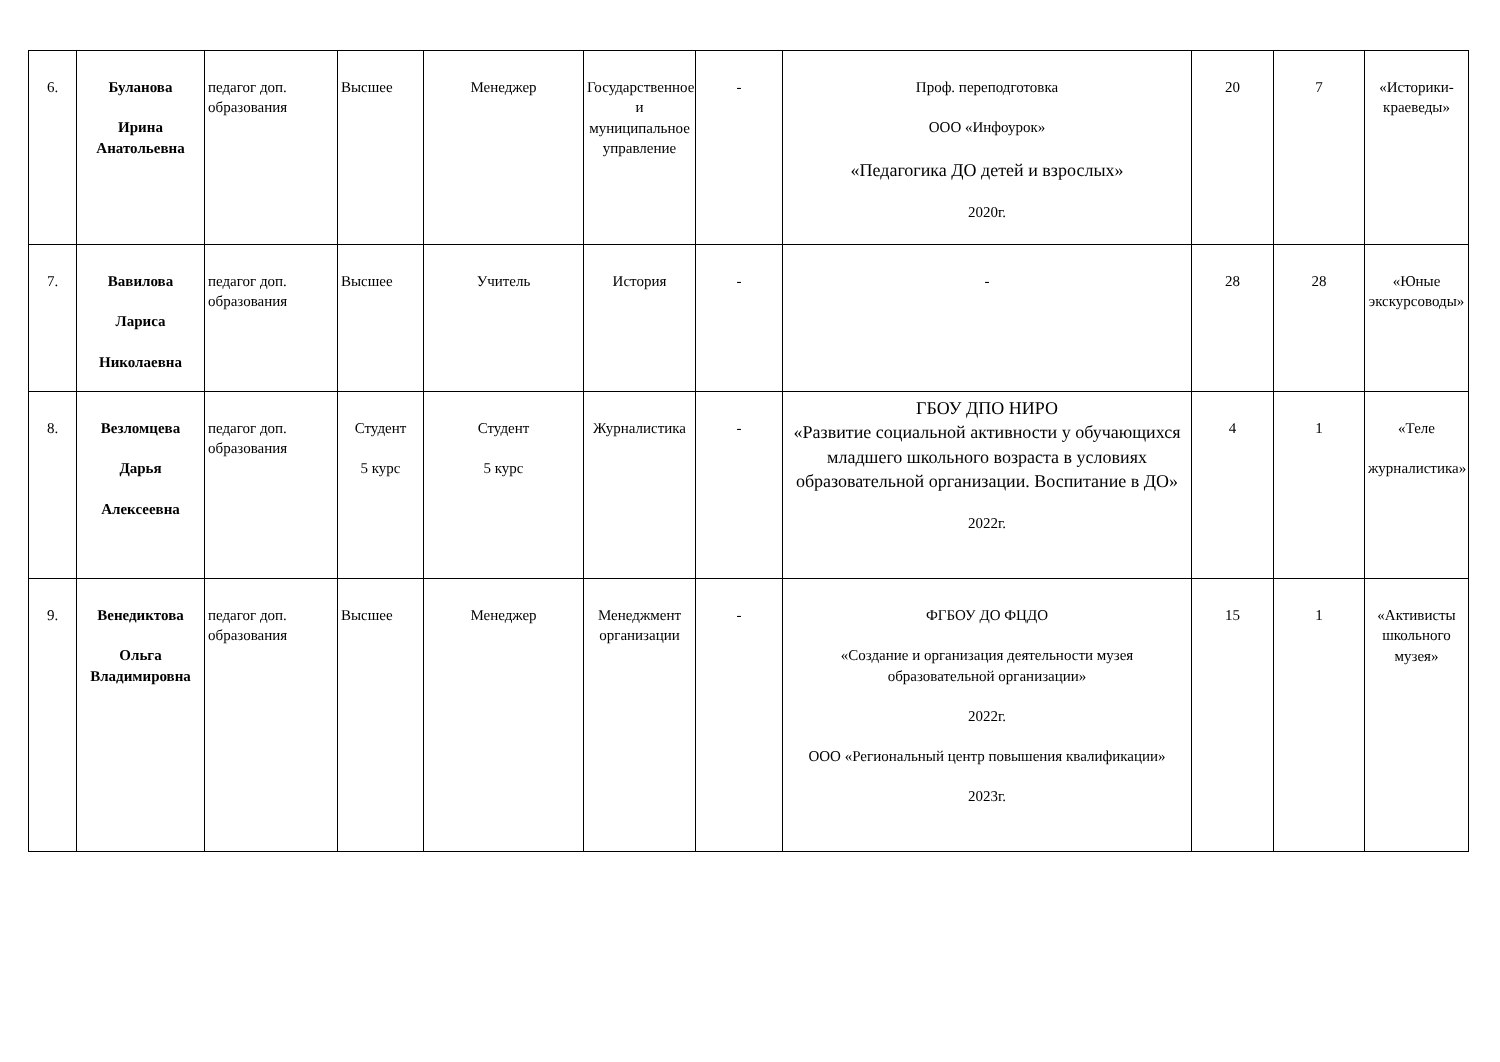| 6. | Буланова Ирина Анатольевна | педагог доп. образования | Высшее | Менеджер | Государственное и муниципальное управление | - | Проф. переподготовка ООО «Инфоурок» «Педагогика ДО детей и взрослых» 2020г. | 20 | 7 | «Историки-краеведы» |
| 7. | Вавилова Лариса Николаевна | педагог доп. образования | Высшее | Учитель | История | - | - | 28 | 28 | «Юные экскурсоводы» |
| 8. | Везломцева Дарья Алексеевна | педагог доп. образования | Студент 5 курс | Студент 5 курс | Журналистика | - | ГБОУ ДПО НИРО «Развитие социальной активности у обучающихся младшего школьного возраста в условиях образовательной организации. Воспитание в ДО» 2022г. | 4 | 1 | «Теле журналистика» |
| 9. | Венедиктова Ольга Владимировна | педагог доп. образования | Высшее | Менеджер | Менеджмент организации | - | ФГБОУ ДО ФЦДО «Создание и организация деятельности музея образовательной организации» 2022г. ООО «Региональный центр повышения квалификации» 2023г. | 15 | 1 | «Активисты школьного музея» |